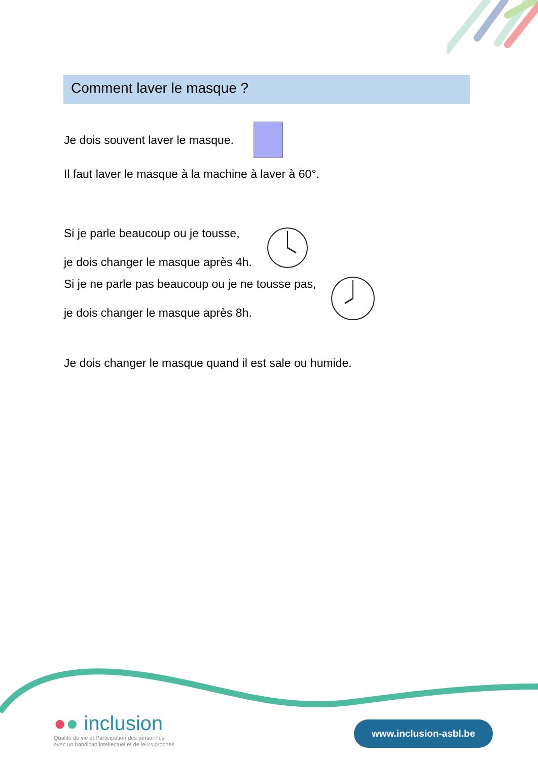Comment laver le masque ?
Je dois souvent laver le masque.
Il faut laver le masque à la machine à laver à 60°.
Si je parle beaucoup ou je tousse,
je dois changer le masque après 4h.
Si je ne parle pas beaucoup ou je ne tousse pas,
je dois changer le masque après 8h.
Je dois changer le masque quand il est sale ou humide.
●● inclusion
Qualité de vie et Participation des personnes
avec un handicap intellectuel et de leurs proches
www.inclusion-asbl.be